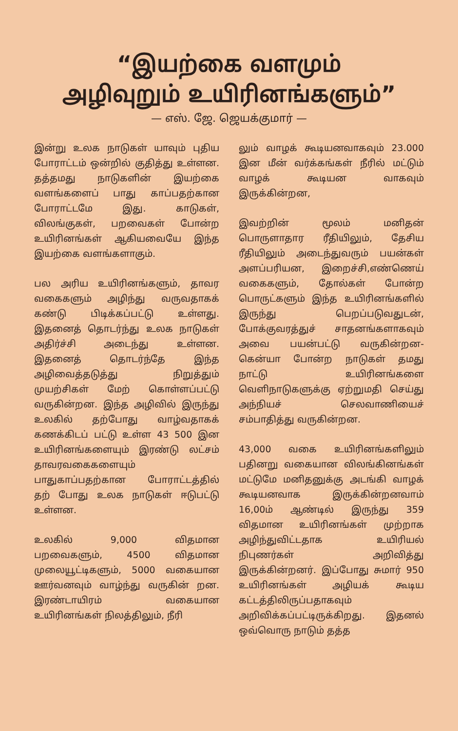“இயற்கை வளமும்
அழிவுறும் உயிரினங்களும்”
— எஸ். ஜே. ஜெயக்குமார் —
இன்று உலக நாடுகள் யாவும் புதிய போராட்டம் ஒன்றில் குதித்து உள்ளன. தத்தமது நாடுகளின் இயற்கை வளங்களைப் பாது காப்பதற்கான போராட்டமே இது. காடுகள், விலங்குகள், பறவைகள் போன்ற உயிரினங்கள் ஆகியவையே இந்த இயற்கை வளங்களாகும்.
பல அரிய உயிரினங்களும், தாவர வகைகளும் அழிந்து வருவதாகக் கண்டு பிடிக்கப்பட்டு உள்ளது. இதனைத் தொடர்ந்து உலக நாடுகள் அதிர்ச்சி அடைந்து உள்ளன. இதனைத் தொடர்ந்தே இந்த அழிவைத்தடுத்து நிறுத்தும் முயற்சிகள் மேற் கொள்ளப்பட்டு வருகின்றன. இந்த அழிவில் இருந்து உலகில் தற்போது வாழ்வதாகக் கணக்கிடப் பட்டு உள்ள 43 500 இன உயிரினங்களையும் இரண்டு லட்சம் தாவரவகைகளையும் பாதுகாப்பதற்கான போராட்டத்தில் தற் போது உலக நாடுகள் ஈடுபட்டு உள்ளன.
உலகில் 9,000 விதமான பறவைகளும், 4500 விதமான முலையூட்டிகளும், 5000 வகையான ஊர்வனவும் வாழ்ந்து வருகின் றன. இரண்டாயிரம் வகையான உயிரினங்கள் நிலத்திலும், நீரி
லும் வாழக் கூடியனவாகவும் 23.000 இன மீன் வர்க்கங்கள் நீரில் மட்டும் வாழக் கூடியன வாகவும் இருக்கின்றன,
இவற்றின் மூலம் மனிதன் பொருளாதார ரீதியிலும், தேசிய ரீதியிலும் அடைந்துவரும் பயன்கள் அளப்பரியன, இறைச்சி,எண்ணெய் வகைகளும், தோல்கள் போன்ற பொருட்களும் இந்த உயிரினங்களில் இருந்து பெறப்படுவதுடன், போக்குவரத்துச் சாதனங்களாகவும் அவை பயன்பட்டு வருகின்றன- கென்யா போன்ற நாடுகள் தமது நாட்டு உயிரினங்களை வெளிநாடுகளுக்கு ஏற்றுமதி செய்து அந்நியச் செலவாணியைச் சம்பாதித்து வருகின்றன.
43,000 வகை உயிரினங்களிலும் பதினறு வகையான விலங்கினங்கள் மட்டுமே மனிதனுக்கு அடங்கி வாழக் கூடியனவாக இருக்கின்றனவாம் 16,00ம் ஆண்டில் இருந்து 359 விதமான உயிரினங்கள் முற்றாக அழிந்துவிட்டதாக உயிரியல் நிபுணர்கள் அறிவித்து இருக்கின்றனர். இப்போது சுமார் 950 உயிரினங்கள் அழியக் கூடிய கட்டத்திலிருப்பதாகவும் அறிவிக்கப்பட்டிருக்கிறது. இதனல் ஒவ்வொரு நாடும் தத்த